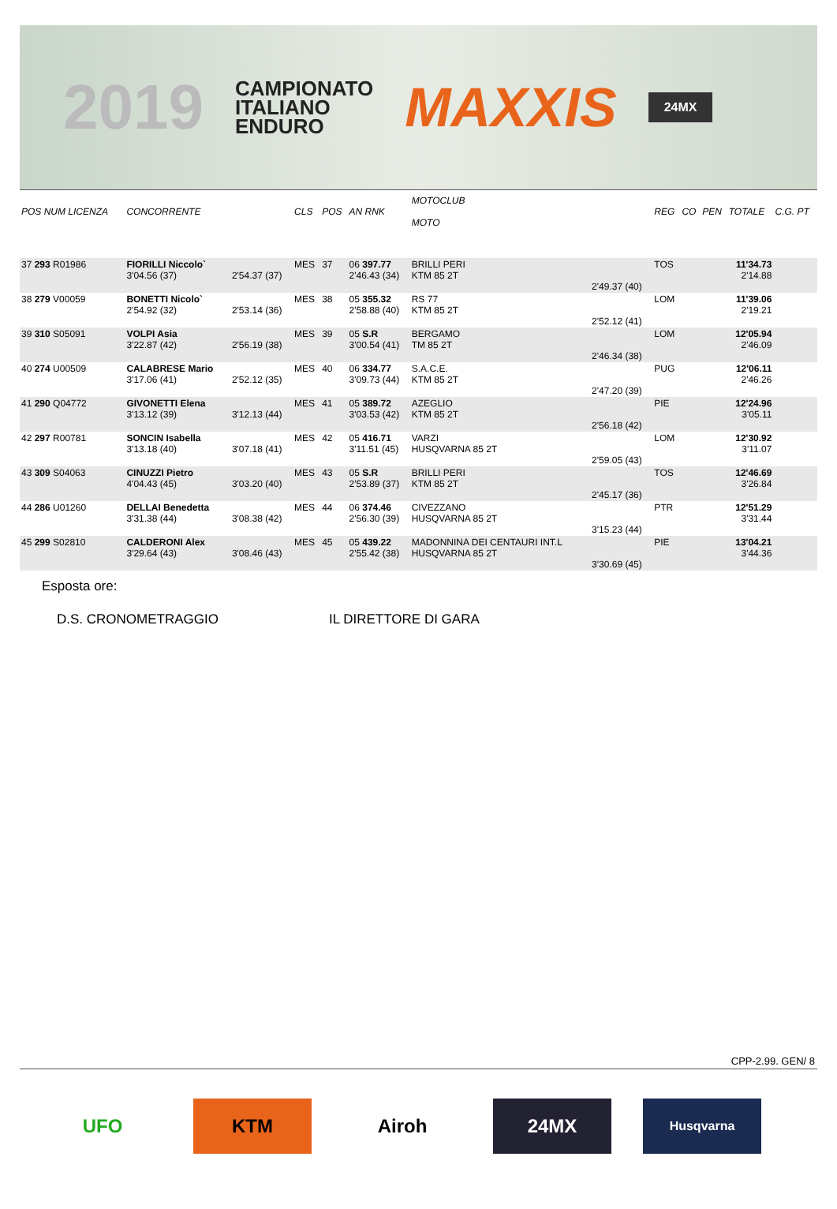2019
CAMPIONATO
ITALIANO
ENDURO
MAXXIS
24MX
| POS NUM LICENZA | CONCORRENTE | | CLS | POS | AN RNK | MOTOCLUB MOTO | | REG | CO | PEN | TOTALE | C.G. PT |
| --- | --- | --- | --- | --- | --- | --- | --- | --- | --- | --- | --- | --- |
| 37 293 R01986 | FIORILLI Niccolo` 3'04.56 (37) | 2'54.37 (37) | MES | 37 | 06 397.77 2'46.43 (34) | BRILLI PERI KTM 85 2T | 2'49.37 (40) | TOS | | | 11'34.73 2'14.88 | |
| 38 279 V00059 | BONETTI Nicolo` 2'54.92 (32) | 2'53.14 (36) | MES | 38 | 05 355.32 2'58.88 (40) | RS 77 KTM 85 2T | 2'52.12 (41) | LOM | | | 11'39.06 2'19.21 | |
| 39 310 S05091 | VOLPI Asia 3'22.87 (42) | 2'56.19 (38) | MES | 39 | 05 S.R 3'00.54 (41) | BERGAMO TM 85 2T | 2'46.34 (38) | LOM | | | 12'05.94 2'46.09 | |
| 40 274 U00509 | CALABRESE Mario 3'17.06 (41) | 2'52.12 (35) | MES | 40 | 06 334.77 3'09.73 (44) | S.A.C.E. KTM 85 2T | 2'47.20 (39) | PUG | | | 12'06.11 2'46.26 | |
| 41 290 Q04772 | GIVONETTI Elena 3'13.12 (39) | 3'12.13 (44) | MES | 41 | 05 389.72 3'03.53 (42) | AZEGLIO KTM 85 2T | 2'56.18 (42) | PIE | | | 12'24.96 3'05.11 | |
| 42 297 R00781 | SONCIN Isabella 3'13.18 (40) | 3'07.18 (41) | MES | 42 | 05 416.71 3'11.51 (45) | VARZI HUSQVARNA 85 2T | 2'59.05 (43) | LOM | | | 12'30.92 3'11.07 | |
| 43 309 S04063 | CINUZZI Pietro 4'04.43 (45) | 3'03.20 (40) | MES | 43 | 05 S.R 2'53.89 (37) | BRILLI PERI KTM 85 2T | 2'45.17 (36) | TOS | | | 12'46.69 3'26.84 | |
| 44 286 U01260 | DELLAI Benedetta 3'31.38 (44) | 3'08.38 (42) | MES | 44 | 06 374.46 2'56.30 (39) | CIVEZZANO HUSQVARNA 85 2T | 3'15.23 (44) | PTR | | | 12'51.29 3'31.44 | |
| 45 299 S02810 | CALDERONI Alex 3'29.64 (43) | 3'08.46 (43) | MES | 45 | 05 439.22 2'55.42 (38) | MADONNINA DEI CENTAURI INT.L HUSQVARNA 85 2T | 3'30.69 (45) | PIE | | | 13'04.21 3'44.36 | |
Esposta ore:
D.S. CRONOMETRAGGIO IL DIRETTORE DI GARA
CPP-2.99. GEN/ 8
UFO KTM Airoh 24MX
Husqvarna